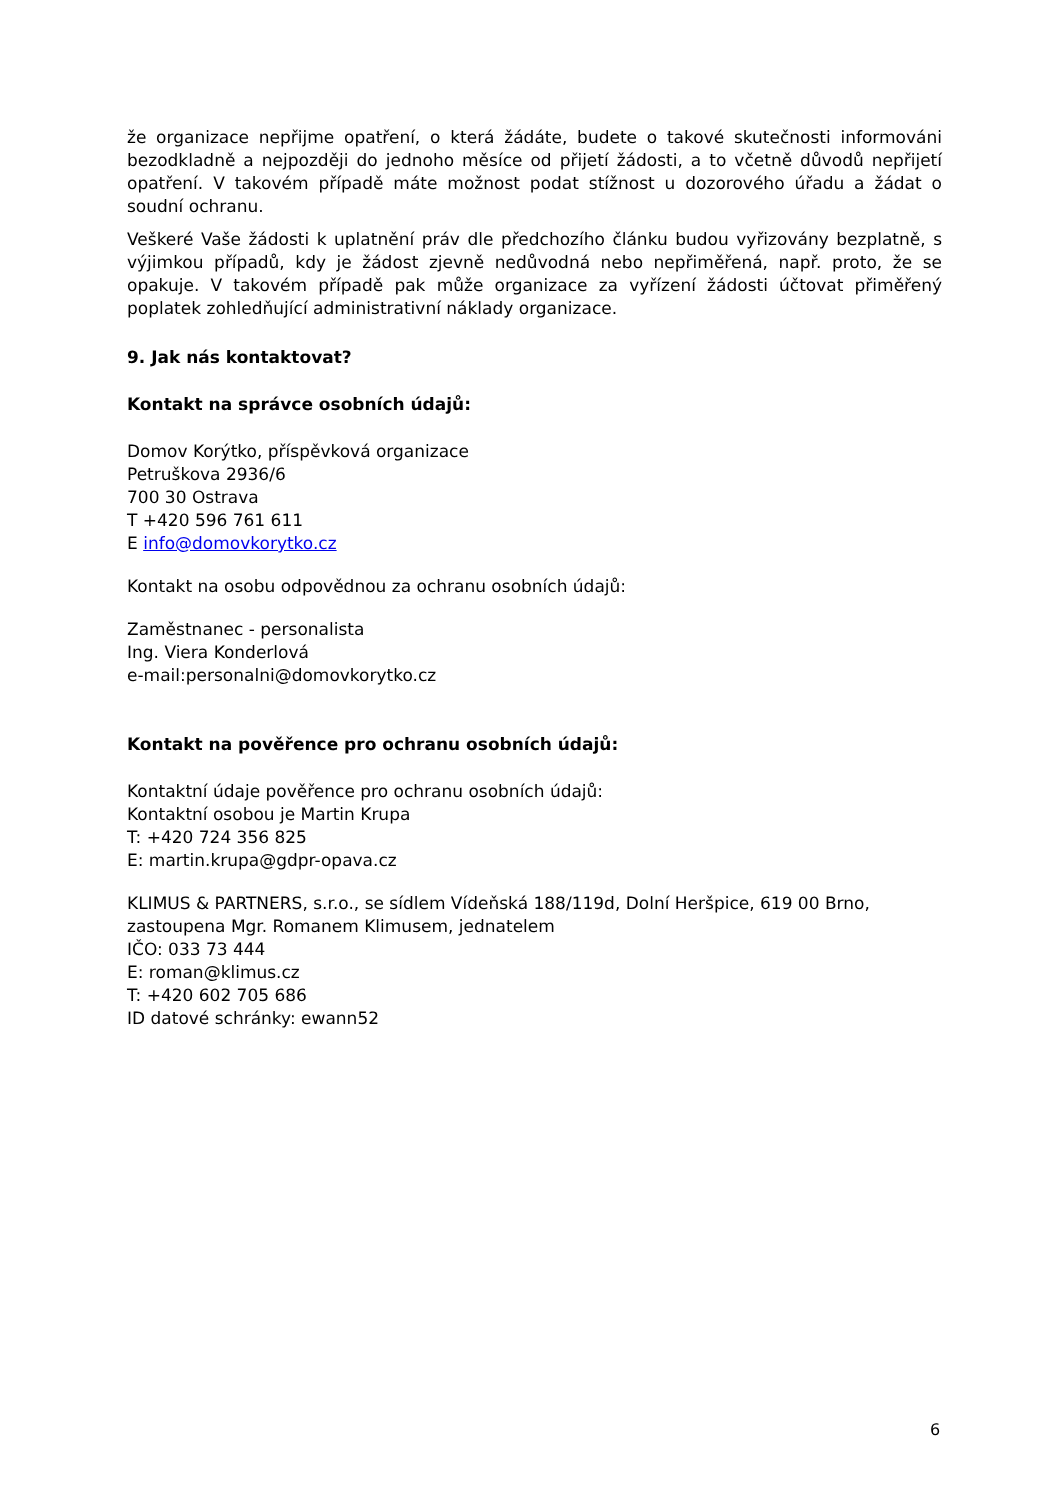že organizace nepřijme opatření, o která žádáte, budete o takové skutečnosti informováni bezodkladně a nejpozději do jednoho měsíce od přijetí žádosti, a to včetně důvodů nepřijetí opatření. V takovém případě máte možnost podat stížnost u dozorového úřadu a žádat o soudní ochranu.
Veškeré Vaše žádosti k uplatnění práv dle předchozího článku budou vyřizovány bezplatně, s výjimkou případů, kdy je žádost zjevně nedůvodná nebo nepřiměřená, např. proto, že se opakuje. V takovém případě pak může organizace za vyřízení žádosti účtovat přiměřený poplatek zohledňující administrativní náklady organizace.
9. Jak nás kontaktovat?
Kontakt na správce osobních údajů:
Domov Korýtko, příspěvková organizace
Petruškova 2936/6
700 30 Ostrava
T +420 596 761 611
E info@domovkorytko.cz
Kontakt na osobu odpovědnou za ochranu osobních údajů:
Zaměstnanec - personalista
Ing. Viera Konderlová
e-mail:personalni@domovkorytko.cz
Kontakt na pověřence pro ochranu osobních údajů:
Kontaktní údaje pověřence pro ochranu osobních údajů:
Kontaktní osobou je Martin Krupa
T: +420 724 356 825
E: martin.krupa@gdpr-opava.cz
KLIMUS & PARTNERS, s.r.o., se sídlem Vídeňská 188/119d, Dolní Heršpice, 619 00 Brno, zastoupena Mgr. Romanem Klimusem, jednatelem
IČO: 033 73 444
E: roman@klimus.cz
T: +420 602 705 686
ID datové schránky: ewann52
6